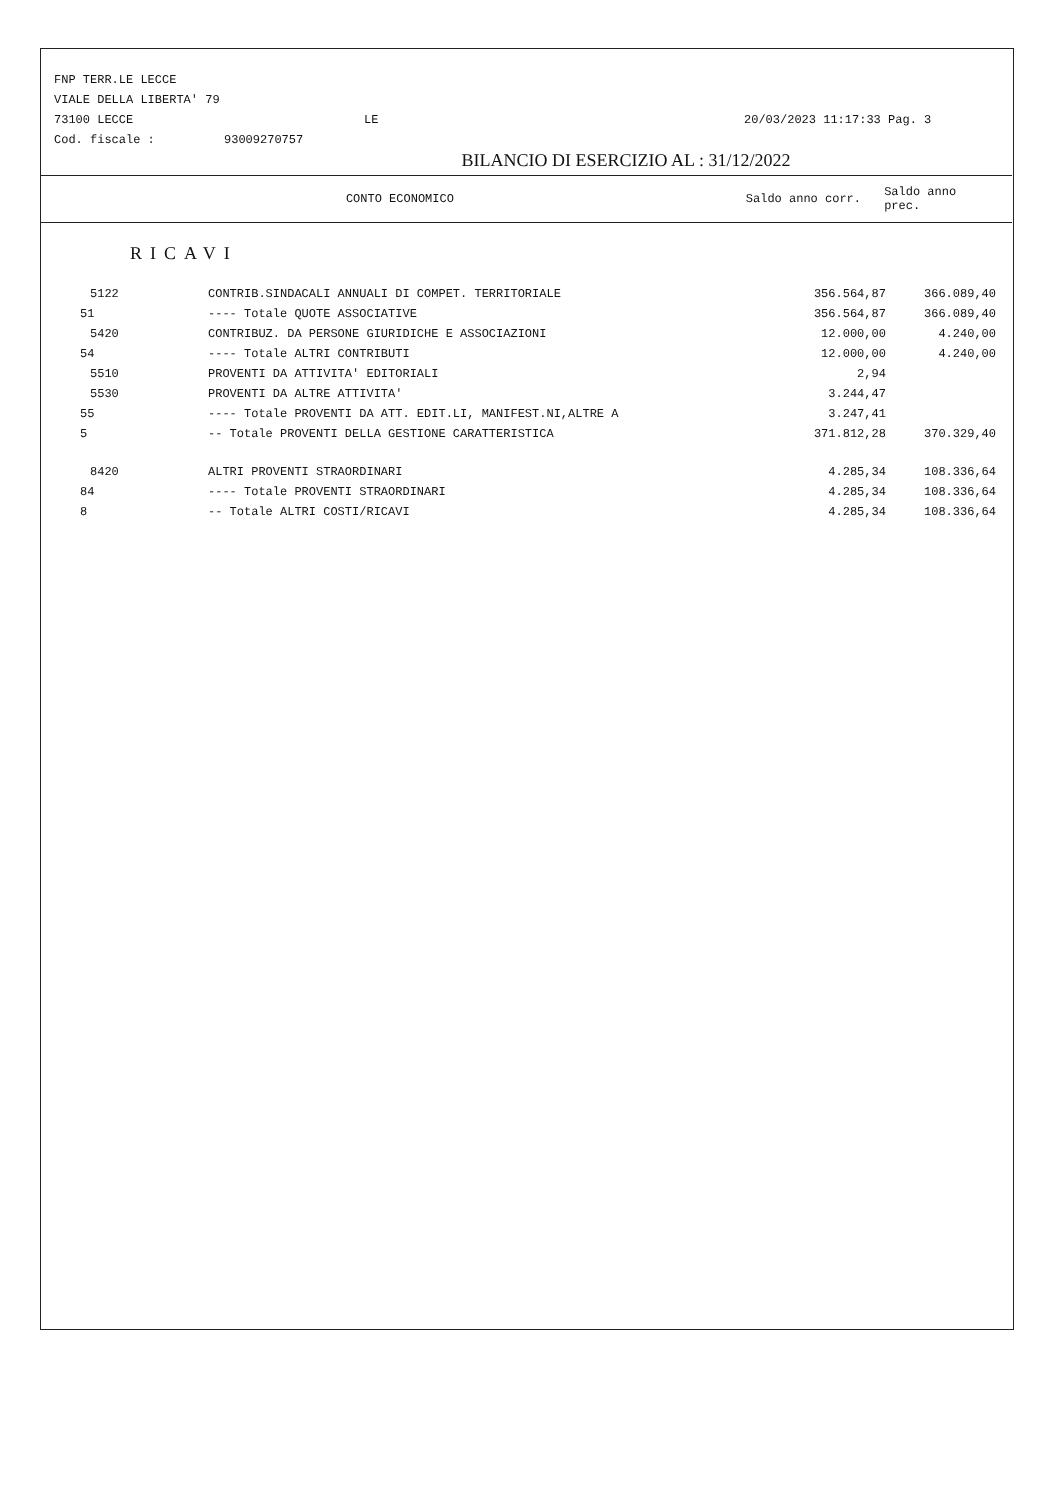FNP TERR.LE LECCE
VIALE DELLA LIBERTA' 79
73100 LECCE LE 20/03/2023 11:17:33 Pag. 3
Cod. fiscale : 93009270757
BILANCIO DI ESERCIZIO AL : 31/12/2022
CONTO ECONOMICO Saldo anno corr. Saldo anno prec.
RICAVI
| 5122 | CONTRIB.SINDACALI ANNUALI DI COMPET. TERRITORIALE | 356.564,87 | 366.089,40 |
| 51 | ---- Totale QUOTE ASSOCIATIVE | 356.564,87 | 366.089,40 |
| 5420 | CONTRIBUZ. DA PERSONE GIURIDICHE E ASSOCIAZIONI | 12.000,00 | 4.240,00 |
| 54 | ---- Totale ALTRI CONTRIBUTI | 12.000,00 | 4.240,00 |
| 5510 | PROVENTI DA ATTIVITA' EDITORIALI | 2,94 | |
| 5530 | PROVENTI DA ALTRE ATTIVITA' | 3.244,47 | |
| 55 | ---- Totale PROVENTI DA ATT. EDIT.LI, MANIFEST.NI,ALTRE A | 3.247,41 | |
| 5 | -- Totale PROVENTI DELLA GESTIONE CARATTERISTICA | 371.812,28 | 370.329,40 |
| 8420 | ALTRI PROVENTI STRAORDINARI | 4.285,34 | 108.336,64 |
| 84 | ---- Totale PROVENTI STRAORDINARI | 4.285,34 | 108.336,64 |
| 8 | -- Totale ALTRI COSTI/RICAVI | 4.285,34 | 108.336,64 |